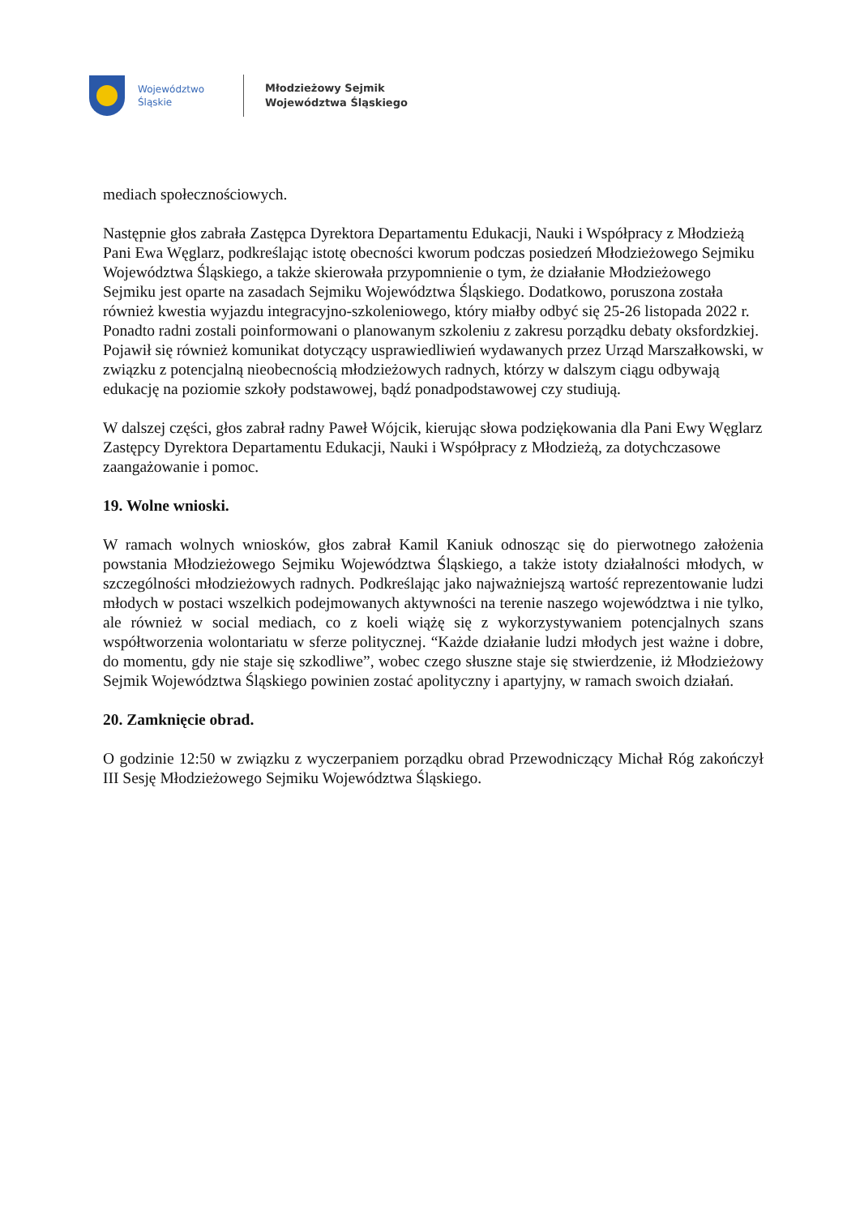Województwo
Śląskie
Młodzieżowy Sejmik
Województwa Śląskiego
mediach społecznościowych.
Następnie głos zabrała Zastępca Dyrektora Departamentu Edukacji, Nauki i Współpracy z Młodzieżą Pani Ewa Węglarz, podkreślając istotę obecności kworum podczas posiedzeń Młodzieżowego Sejmiku Województwa Śląskiego, a także skierowała przypomnienie o tym, że działanie Młodzieżowego Sejmiku jest oparte na zasadach Sejmiku Województwa Śląskiego. Dodatkowo, poruszona została również kwestia wyjazdu integracyjno-szkoleniowego, który miałby odbyć się 25-26 listopada 2022 r.
Ponadto radni zostali poinformowani o planowanym szkoleniu z zakresu porządku debaty oksfordzkiej. Pojawił się również komunikat dotyczący usprawiedliwień wydawanych przez Urząd Marszałkowski, w związku z potencjalną nieobecnością młodzieżowych radnych, którzy w dalszym ciągu odbywają edukację na poziomie szkoły podstawowej, bądź ponadpodstawowej czy studiują.
W dalszej części, głos zabrał radny Paweł Wójcik, kierując słowa podziękowania dla Pani Ewy Węglarz Zastępcy Dyrektora Departamentu Edukacji, Nauki i Współpracy z Młodzieżą, za dotychczasowe zaangażowanie i pomoc.
19. Wolne wnioski.
W ramach wolnych wniosków, głos zabrał Kamil Kaniuk odnosząc się do pierwotnego założenia powstania Młodzieżowego Sejmiku Województwa Śląskiego, a także istoty działalności młodych, w szczególności młodzieżowych radnych. Podkreślając jako najważniejszą wartość reprezentowanie ludzi młodych w postaci wszelkich podejmowanych aktywności na terenie naszego województwa i nie tylko, ale również w social mediach, co z koeli wiążę się z wykorzystywaniem potencjalnych szans współtworzenia wolontariatu w sferze politycznej. “Każde działanie ludzi młodych jest ważne i dobre, do momentu, gdy nie staje się szkodliwe”, wobec czego słuszne staje się stwierdzenie, iż Młodzieżowy Sejmik Województwa Śląskiego powinien zostać apolityczny i apartyjny, w ramach swoich działań.
20. Zamknięcie obrad.
O godzinie 12:50 w związku z wyczerpaniem porządku obrad Przewodniczący Michał Róg zakończył III Sesję Młodzieżowego Sejmiku Województwa Śląskiego.